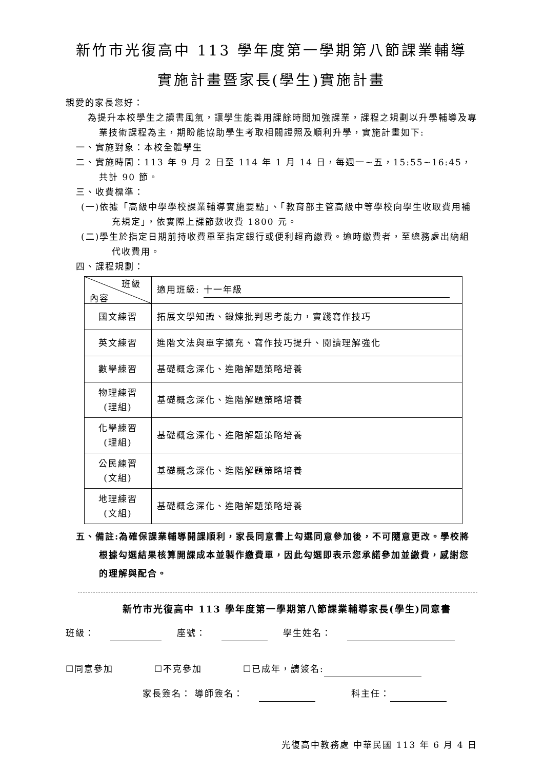新竹市光復高中 113 學年度第一學期第八節課業輔導
實施計畫暨家長(學生)實施計畫
親愛的家長您好：
為提升本校學生之讀書風氣，讓學生能善用課餘時間加強課業，課程之規劃以升學輔導及專業技術課程為主，期盼能協助學生考取相關證照及順利升學，實施計畫如下:
一、實施對象：本校全體學生
二、實施時間：113 年 9 月 2 日至 114 年 1 月 14 日，每週一~五，15:55~16:45，共計 90 節。
三、收費標準：
(一)依據「高級中學學校課業輔導實施要點」、「教育部主管高級中等學校向學生收取費用補充規定」，依實際上課節數收費 1800 元。
(二)學生於指定日期前持收費單至指定銀行或便利超商繳費。逾時繳費者，至總務處出納組代收費用。
四、課程規劃：
| 班級 內容 | 適用班級: 十一年級 |
| 國文練習 | 拓展文學知識、鍛煉批判思考能力，實踐寫作技巧 |
| 英文練習 | 進階文法與單字擴充、寫作技巧提升、閱讀理解強化 |
| 數學練習 | 基礎概念深化、進階解題策略培養 |
| 物理練習 (理組) | 基礎概念深化、進階解題策略培養 |
| 化學練習 (理組) | 基礎概念深化、進階解題策略培養 |
| 公民練習 (文組) | 基礎概念深化、進階解題策略培養 |
| 地理練習 (文組) | 基礎概念深化、進階解題策略培養 |
五、備註:為確保課業輔導開課順利，家長同意書上勾選同意參加後，不可隨意更改。學校將根據勾選結果核算開課成本並製作繳費單，因此勾選即表示您承諾參加並繳費，感謝您的理解與配合。
新竹市光復高中 113 學年度第一學期第八節課業輔導家長(學生)同意書
班級： 座號： 學生姓名：
☐同意參加 ☐不克參加 ☐已成年，請簽名:
家長簽名： 導師簽名： 科主任：
光復高中教務處 中華民國 113 年 6 月 4 日